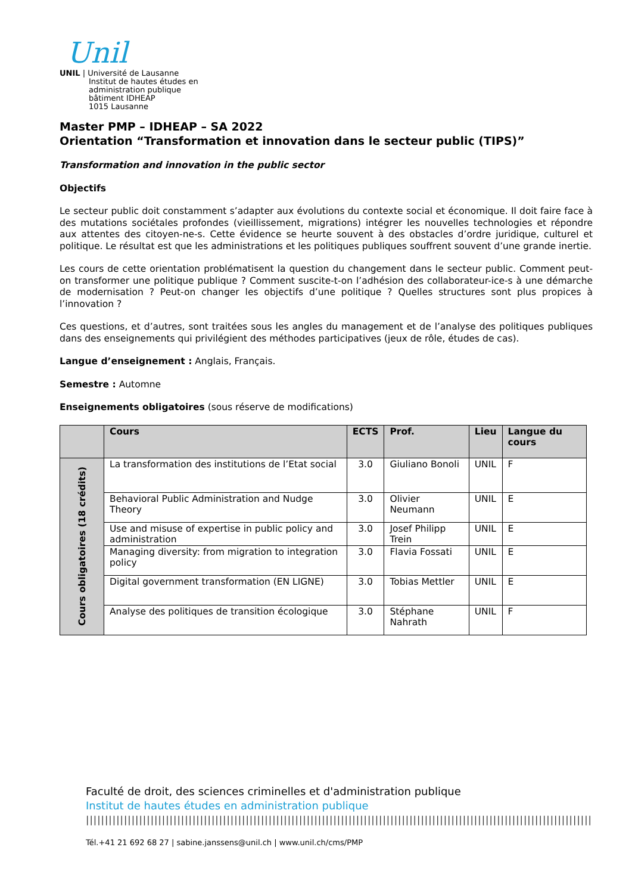Unil
UNIL | Université de Lausanne
Institut de hautes études en
administration publique
bâtiment IDHEAP
1015 Lausanne
Master PMP – IDHEAP – SA 2022
Orientation “Transformation et innovation dans le secteur public (TIPS)”
Transformation and innovation in the public sector
Objectifs
Le secteur public doit constamment s’adapter aux évolutions du contexte social et économique. Il doit faire face à des mutations sociétales profondes (vieillissement, migrations) intégrer les nouvelles technologies et répondre aux attentes des citoyen-ne-s. Cette évidence se heurte souvent à des obstacles d’ordre juridique, culturel et politique. Le résultat est que les administrations et les politiques publiques souffrent souvent d’une grande inertie.
Les cours de cette orientation problématisent la question du changement dans le secteur public. Comment peut-on transformer une politique publique ? Comment suscite-t-on l’adhésion des collaborateur-ice-s à une démarche de modernisation ? Peut-on changer les objectifs d’une politique ? Quelles structures sont plus propices à l’innovation ?
Ces questions, et d’autres, sont traitées sous les angles du management et de l’analyse des politiques publiques dans des enseignements qui privilégient des méthodes participatives (jeux de rôle, études de cas).
Langue d’enseignement : Anglais, Français.
Semestre : Automne
Enseignements obligatoires (sous réserve de modifications)
| | Cours | ECTS | Prof. | Lieu | Langue du cours |
| --- | --- | --- | --- | --- | --- |
| Cours obligatoires (18 crédits) | La transformation des institutions de l’Etat social | 3.0 | Giuliano Bonoli | UNIL | F |
| | Behavioral Public Administration and Nudge Theory | 3.0 | Olivier Neumann | UNIL | E |
| | Use and misuse of expertise in public policy and administration | 3.0 | Josef Philipp Trein | UNIL | E |
| | Managing diversity: from migration to integration policy | 3.0 | Flavia Fossati | UNIL | E |
| | Digital government transformation (EN LIGNE) | 3.0 | Tobias Mettler | UNIL | E |
| | Analyse des politiques de transition écologique | 3.0 | Stéphane Nahrath | UNIL | F |
Faculté de droit, des sciences criminelles et d'administration publique
Institut de hautes études en administration publique
||||||||||||||||||||||||||||||||||||||||||||||||||||||||||||||||||||||||||||||||||||||||||||||||||||||||||||||||||||||||||||||||||||||||
Tél.+41 21 692 68 27 | sabine.janssens@unil.ch | www.unil.ch/cms/PMP